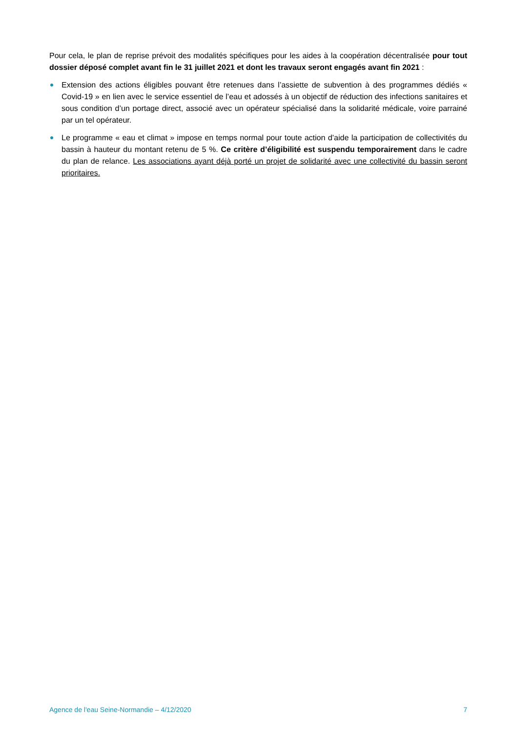Pour cela, le plan de reprise prévoit des modalités spécifiques pour les aides à la coopération décentralisée pour tout dossier déposé complet avant fin le 31 juillet 2021 et dont les travaux seront engagés avant fin 2021 :
Extension des actions éligibles pouvant être retenues dans l’assiette de subvention à des programmes dédiés « Covid-19 » en lien avec le service essentiel de l’eau et adossés à un objectif de réduction des infections sanitaires et sous condition d’un portage direct, associé avec un opérateur spécialisé dans la solidarité médicale, voire parrainé par un tel opérateur.
Le programme « eau et climat » impose en temps normal pour toute action d’aide la participation de collectivités du bassin à hauteur du montant retenu de 5 %. Ce critère d’éligibilité est suspendu temporairement dans le cadre du plan de relance. Les associations ayant déjà porté un projet de solidarité avec une collectivité du bassin seront prioritaires.
Agence de l'eau Seine-Normandie – 4/12/2020 7